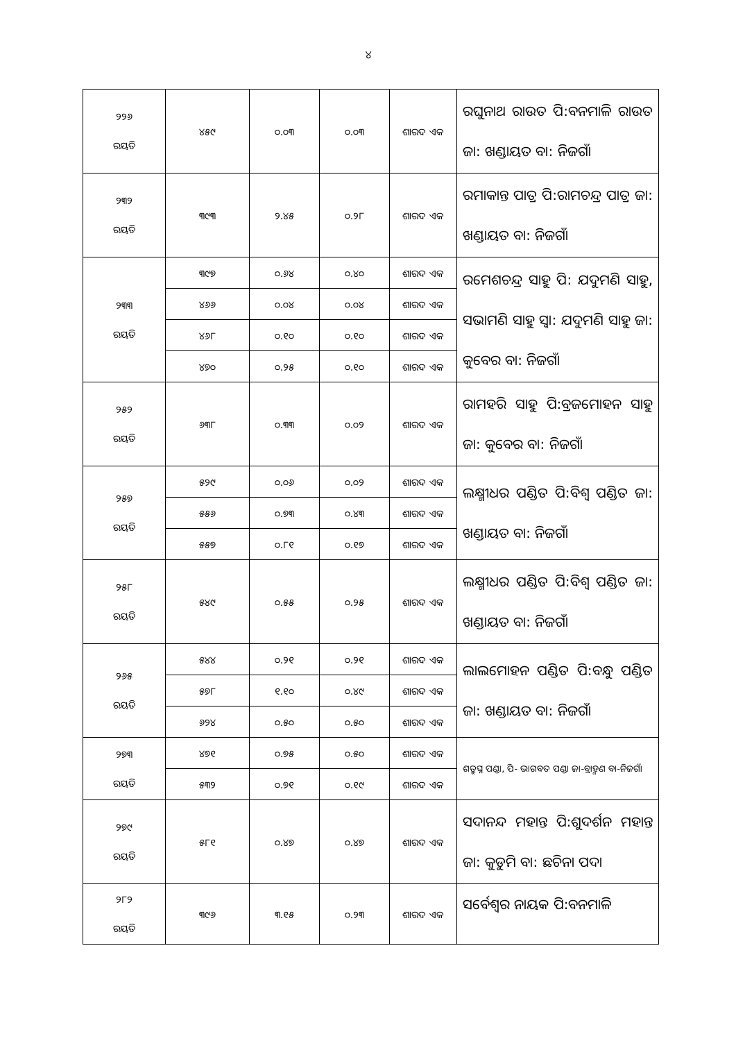୪
| ୨୨୬ ରୟତି | ୪୫୯ | ୦.୦୩ | ୦.୦୩ | ଶାରଦ ଏକ | ରଘୁନାଥ ରାଉତ ପି:ବନମାଳି ରାଉତ ଜା: ଖଣ୍ଡାୟତ ବା: ନିଜଗାଁ |
| ୨୩୨ ରୟତି | ୩୯୩ | ୨.୪୫ | ୦.୨୮ | ଶାରଦ ଏକ | ରମାକାନ୍ତ ପାତ୍ର ପି:ରାମଚନ୍ଦ୍ର ପାତ୍ର ଜା: ଖଣ୍ଡାୟତ ବା: ନିଜଗାଁ |
| ୨୩୩ ରୟତି | ୩୯୭ | ୦.୬୪ | ୦.୪୦ | ଶାରଦ ଏକ | ରମେଶଚନ୍ଦ୍ର ସାହୁ ପି: ଯଦୁମଣି ସାହୁ, ସଭାମଣି ସାହୁ ସ୍ୱା: ଯଦୁମଣି ସାହୁ ଜା: କୁବେର ବା: ନିଜଗାଁ |
| | ୪୬୬ | ୦.୦୪ | ୦.୦୪ | ଶାରଦ ଏକ | |
| | ୪୬୮ | ୦.୧୦ | ୦.୧୦ | ଶାରଦ ଏକ | |
| | ୪୭୦ | ୦.୨୫ | ୦.୧୦ | ଶାରଦ ଏକ | |
| ୨୫୨ ରୟତି | ୬୩୮ | ୦.୩୩ | ୦.୦୨ | ଶାରଦ ଏକ | ରାମହରି ସାହୁ ପି:ବ୍ରଜମୋହନ ସାହୁ ଜା: କୁବେର ବା: ନିଜଗାଁ |
| ୨୫୭ ରୟତି | ୫୨୯ | ୦.୦୬ | ୦.୦୨ | ଶାରଦ ଏକ | ଲକ୍ଷ୍ମୀଧର ପଣ୍ଡିତ ପି:ବିଶ୍ଵ ପଣ୍ଡିତ ଜା: ଖଣ୍ଡାୟତ ବା: ନିଜଗାଁ |
| | ୫୫୬ | ୦.୭୩ | ୦.୪୩ | ଶାରଦ ଏକ | |
| | ୫୫୭ | ୦.୮୧ | ୦.୧୭ | ଶାରଦ ଏକ | |
| ୨୫୮ ରୟତି | ୫୪୯ | ୦.୫୫ | ୦.୨୫ | ଶାରଦ ଏକ | ଲକ୍ଷ୍ମୀଧର ପଣ୍ଡିତ ପି:ବିଶ୍ଵ ପଣ୍ଡିତ ଜା: ଖଣ୍ଡାୟତ ବା: ନିଜଗାଁ |
| ୨୬୫ ରୟତି | ୫୪୪ | ୦.୨୧ | ୦.୨୧ | ଶାରଦ ଏକ | ଲାଲମୋହନ ପଣ୍ଡିତ ପି:ବନ୍ଧୁ ପଣ୍ଡିତ ଜା: ଖଣ୍ଡାୟତ ବା: ନିଜଗାଁ |
| | ୫୭୮ | ୧.୧୦ | ୦.୪୯ | ଶାରଦ ଏକ | |
| | ୬୨୪ | ୦.୫୦ | ୦.୫୦ | ଶାରଦ ଏକ | |
| ୨୭୩ ରୟତି | ୪୭୧ | ୦.୭୫ | ୦.୫୦ | ଶାରଦ ଏକ | ଶତ୍ରୁଘ୍ନ ପଣ୍ଡା, ପି- ଭାଗବତ ପଣ୍ଡା ଜା-ବ୍ରାହ୍ମଣ ବା-ନିଜଗାଁ |
| | ୫୩୨ | ୦.୭୧ | ୦.୧୯ | ଶାରଦ ଏକ | |
| ୨୭୯ ରୟତି | ୫୮୧ | ୦.୪୭ | ୦.୪୭ | ଶାରଦ ଏକ | ସଦାନନ୍ଦ ମହାନ୍ତ ପି:ଶୁଦର୍ଶନ ମହାନ୍ତ ଜା: କୁଡୁମି ବା: ଛଚିନା ପଦା |
| ୨୮୨ ରୟତି | ୩୯୬ | ୩.୧୫ | ୦.୨୩ | ଶାରଦ ଏକ | ସର୍ବେଶ୍ଵର ନାୟକ ପି:ବନମାଳି |